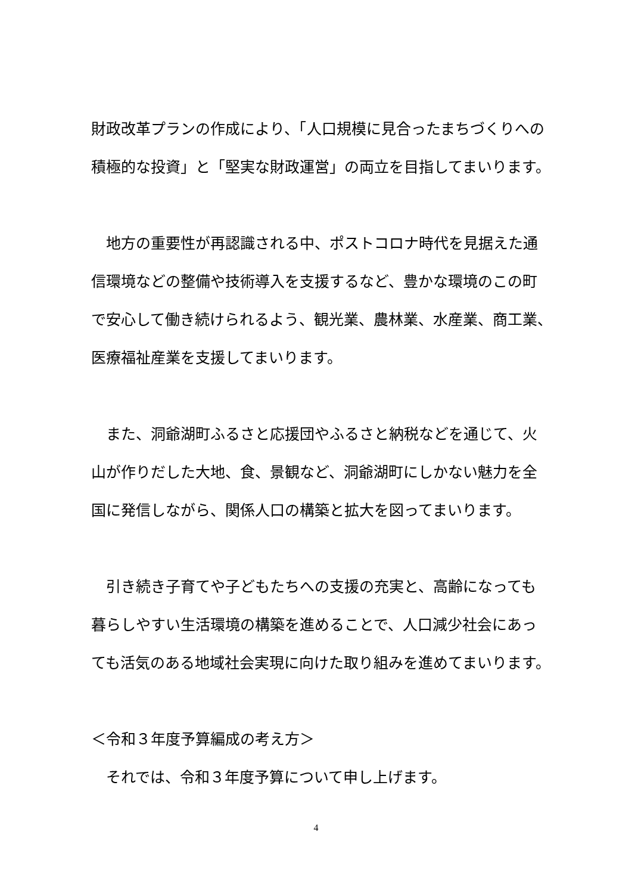財政改革プランの作成により、「人口規模に見合ったまちづくりへの
積極的な投資」と「堅実な財政運営」の両立を目指してまいります。
　地方の重要性が再認識される中、ポストコロナ時代を見据えた通
信環境などの整備や技術導入を支援するなど、豊かな環境のこの町
で安心して働き続けられるよう、観光業、農林業、水産業、商工業、
医療福祉産業を支援してまいります。
　また、洞爺湖町ふるさと応援団やふるさと納税などを通じて、火
山が作りだした大地、食、景観など、洞爺湖町にしかない魅力を全
国に発信しながら、関係人口の構築と拡大を図ってまいります。
　引き続き子育てや子どもたちへの支援の充実と、高齢になっても
暮らしやすい生活環境の構築を進めることで、人口減少社会にあっ
ても活気のある地域社会実現に向けた取り組みを進めてまいります。
＜令和３年度予算編成の考え方＞
　それでは、令和３年度予算について申し上げます。
4